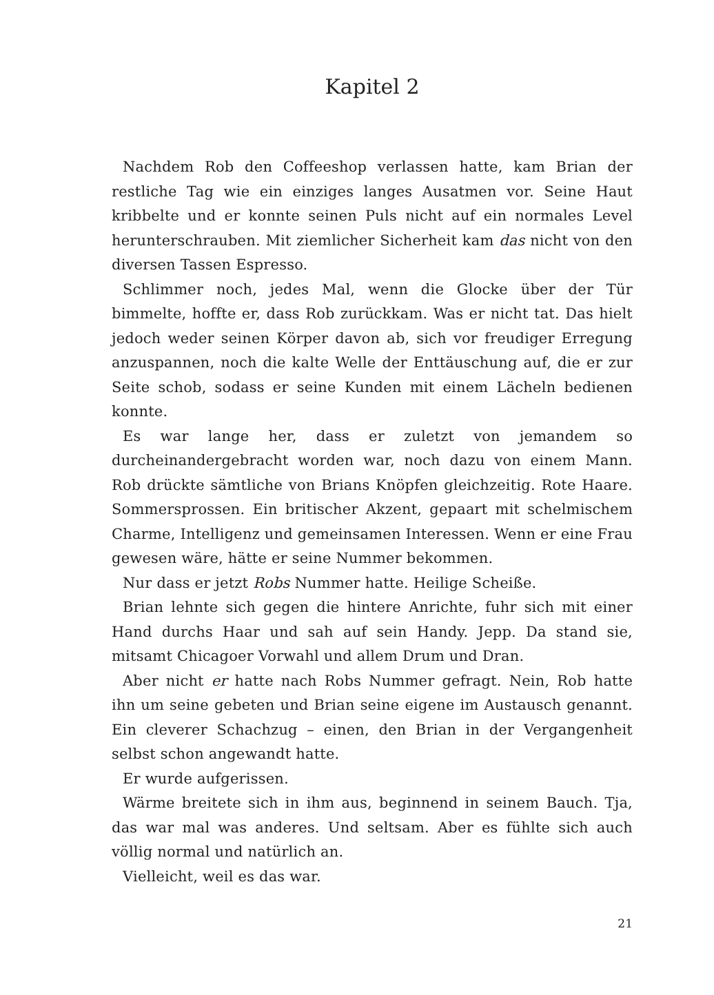Kapitel 2
Nachdem Rob den Coffeeshop verlassen hatte, kam Brian der restliche Tag wie ein einziges langes Ausatmen vor. Seine Haut kribbelte und er konnte seinen Puls nicht auf ein normales Level herunterschrauben. Mit ziemlicher Sicherheit kam das nicht von den diversen Tassen Espresso.
Schlimmer noch, jedes Mal, wenn die Glocke über der Tür bimmelte, hoffte er, dass Rob zurückkam. Was er nicht tat. Das hielt jedoch weder seinen Körper davon ab, sich vor freudiger Erregung anzuspannen, noch die kalte Welle der Enttäuschung auf, die er zur Seite schob, sodass er seine Kunden mit einem Lächeln bedienen konnte.
Es war lange her, dass er zuletzt von jemandem so durcheinandergebracht worden war, noch dazu von einem Mann. Rob drückte sämtliche von Brians Knöpfen gleichzeitig. Rote Haare. Sommersprossen. Ein britischer Akzent, gepaart mit schelmischem Charme, Intelligenz und gemeinsamen Interessen. Wenn er eine Frau gewesen wäre, hätte er seine Nummer bekommen.
Nur dass er jetzt Robs Nummer hatte. Heilige Scheiße.
Brian lehnte sich gegen die hintere Anrichte, fuhr sich mit einer Hand durchs Haar und sah auf sein Handy. Jepp. Da stand sie, mitsamt Chicagoer Vorwahl und allem Drum und Dran.
Aber nicht er hatte nach Robs Nummer gefragt. Nein, Rob hatte ihn um seine gebeten und Brian seine eigene im Austausch genannt. Ein cleverer Schachzug – einen, den Brian in der Vergangenheit selbst schon angewandt hatte.
Er wurde aufgerissen.
Wärme breitete sich in ihm aus, beginnend in seinem Bauch. Tja, das war mal was anderes. Und seltsam. Aber es fühlte sich auch völlig normal und natürlich an.
Vielleicht, weil es das war.
21